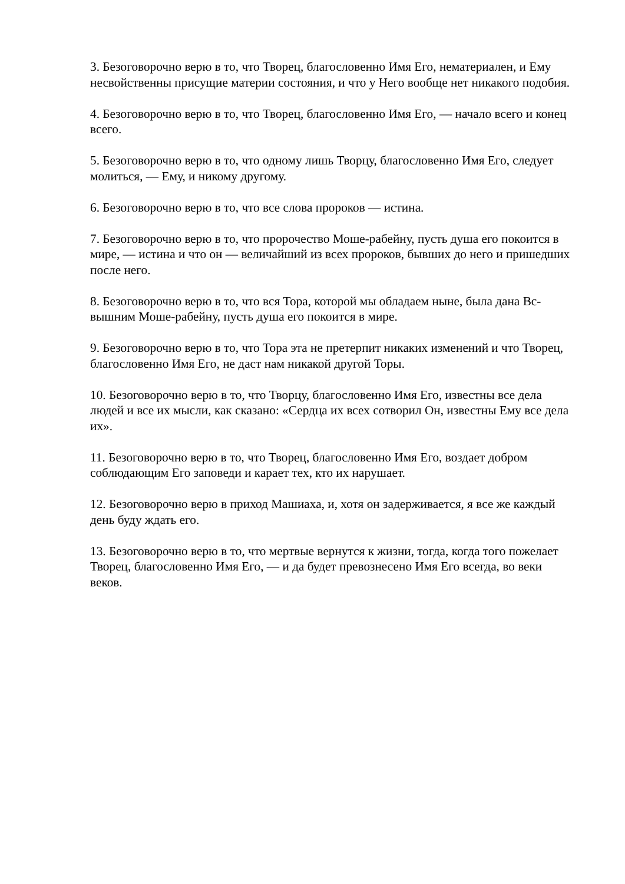3. Безоговорочно верю в то, что Творец, благословенно Имя Его, нематериален, и Ему несвойственны присущие материи состояния, и что у Него вообще нет никакого подобия.
4. Безоговорочно верю в то, что Творец, благословенно Имя Его, — начало всего и конец всего.
5. Безоговорочно верю в то, что одному лишь Творцу, благословенно Имя Его, следует молиться, — Ему, и никому другому.
6. Безоговорочно верю в то, что все слова пророков — истина.
7. Безоговорочно верю в то, что пророчество Моше-рабейну, пусть душа его покоится в мире, — истина и что он — величайший из всех пророков, бывших до него и пришедших после него.
8. Безоговорочно верю в то, что вся Тора, которой мы обладаем ныне, была дана Вс-вышним Моше-рабейну, пусть душа его покоится в мире.
9. Безоговорочно верю в то, что Тора эта не претерпит никаких изменений и что Творец, благословенно Имя Его, не даст нам никакой другой Торы.
10. Безоговорочно верю в то, что Творцу, благословенно Имя Его, известны все дела людей и все их мысли, как сказано: «Сердца их всех сотворил Он, известны Ему все дела их».
11. Безоговорочно верю в то, что Творец, благословенно Имя Его, воздает добром соблюдающим Его заповеди и карает тех, кто их нарушает.
12. Безоговорочно верю в приход Машиаха, и, хотя он задерживается, я все же каждый день буду ждать его.
13. Безоговорочно верю в то, что мертвые вернутся к жизни, тогда, когда того пожелает Творец, благословенно Имя Его, — и да будет превознесено Имя Его всегда, во веки веков.